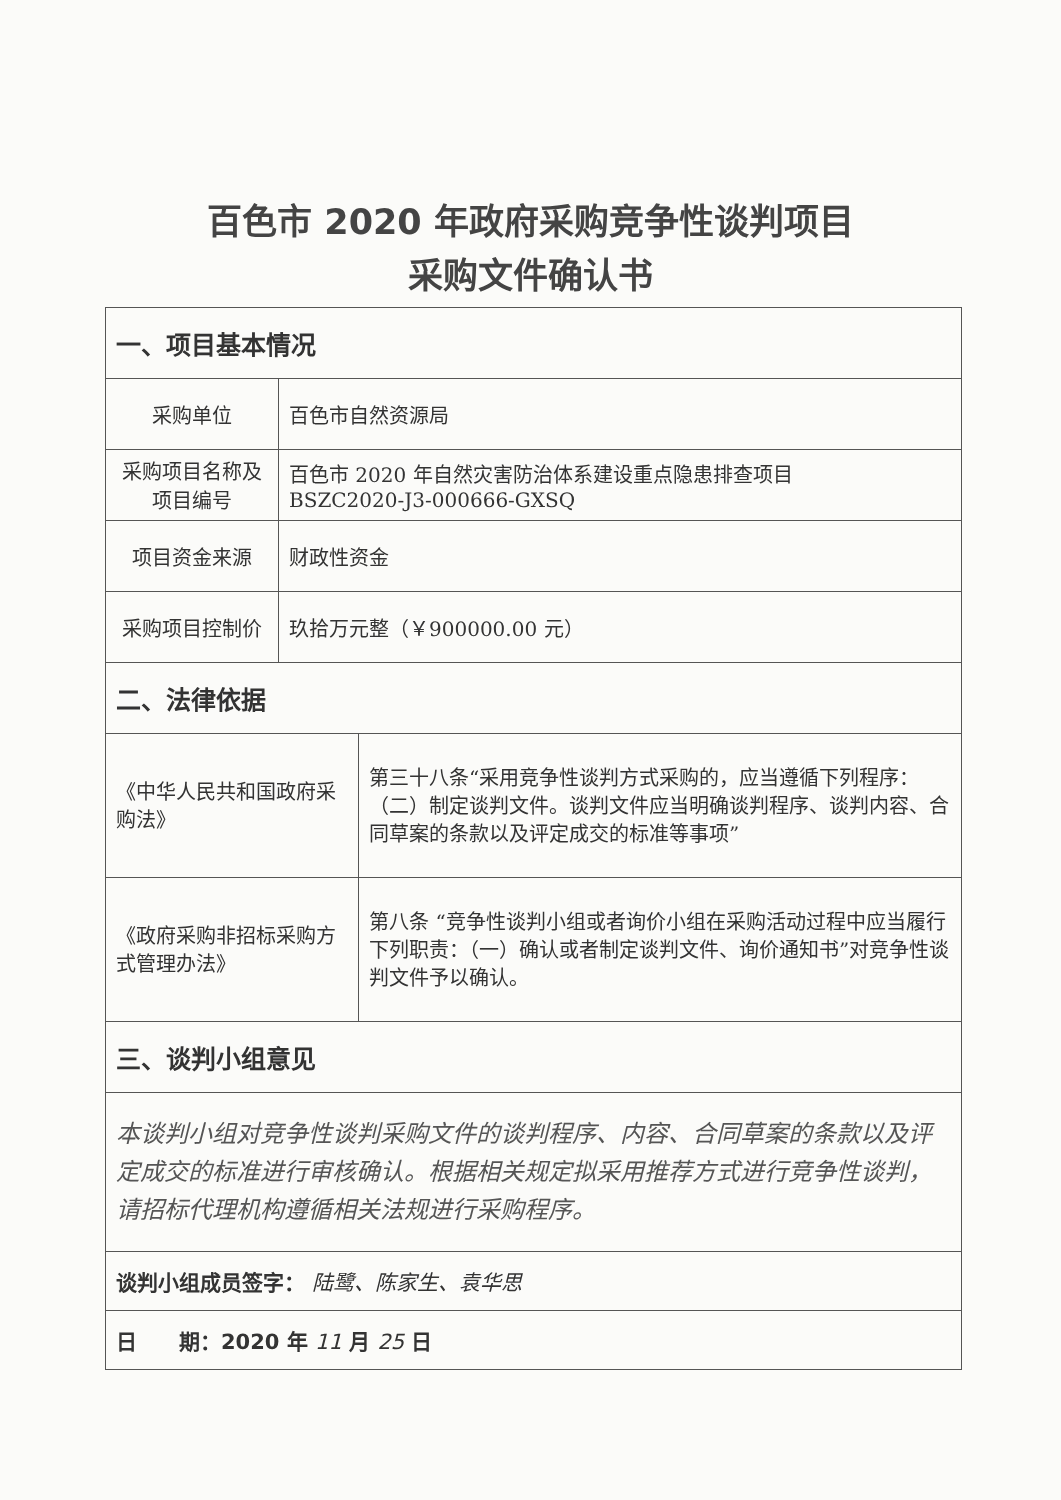百色市 2020 年政府采购竞争性谈判项目
采购文件确认书
| 一、项目基本情况 | | |
| 采购单位 | 百色市自然资源局 | |
| 采购项目名称及项目编号 | 百色市 2020 年自然灾害防治体系建设重点隐患排查项目 BSZC2020-J3-000666-GXSQ | |
| 项目资金来源 | 财政性资金 | |
| 采购项目控制价 | 玖拾万元整（￥900000.00 元） | |
| 二、法律依据 | | |
| 《中华人民共和国政府采购法》 | | 第三十八条“采用竞争性谈判方式采购的，应当遵循下列程序：（二）制定谈判文件。谈判文件应当明确谈判程序、谈判内容、合同草案的条款以及评定成交的标准等事项” |
| 《政府采购非招标采购方式管理办法》 | | 第八条 “竞争性谈判小组或者询价小组在采购活动过程中应当履行下列职责：（一）确认或者制定谈判文件、询价通知书”对竞争性谈判文件予以确认。 |
| 三、谈判小组意见 | | |
| 本谈判小组对竞争性谈判采购文件的谈判程序、内容、合同草案的条款以及评定成交的标准进行审核确认。根据相关规定拟采用推荐方式进行竞争性谈判，请招标代理机构遵循相关法规进行采购程序。 | | |
| 谈判小组成员签字： 陆鹭、陈家生、袁华思 | | |
| 日 期：2020 年 11 月 25 日 | | |